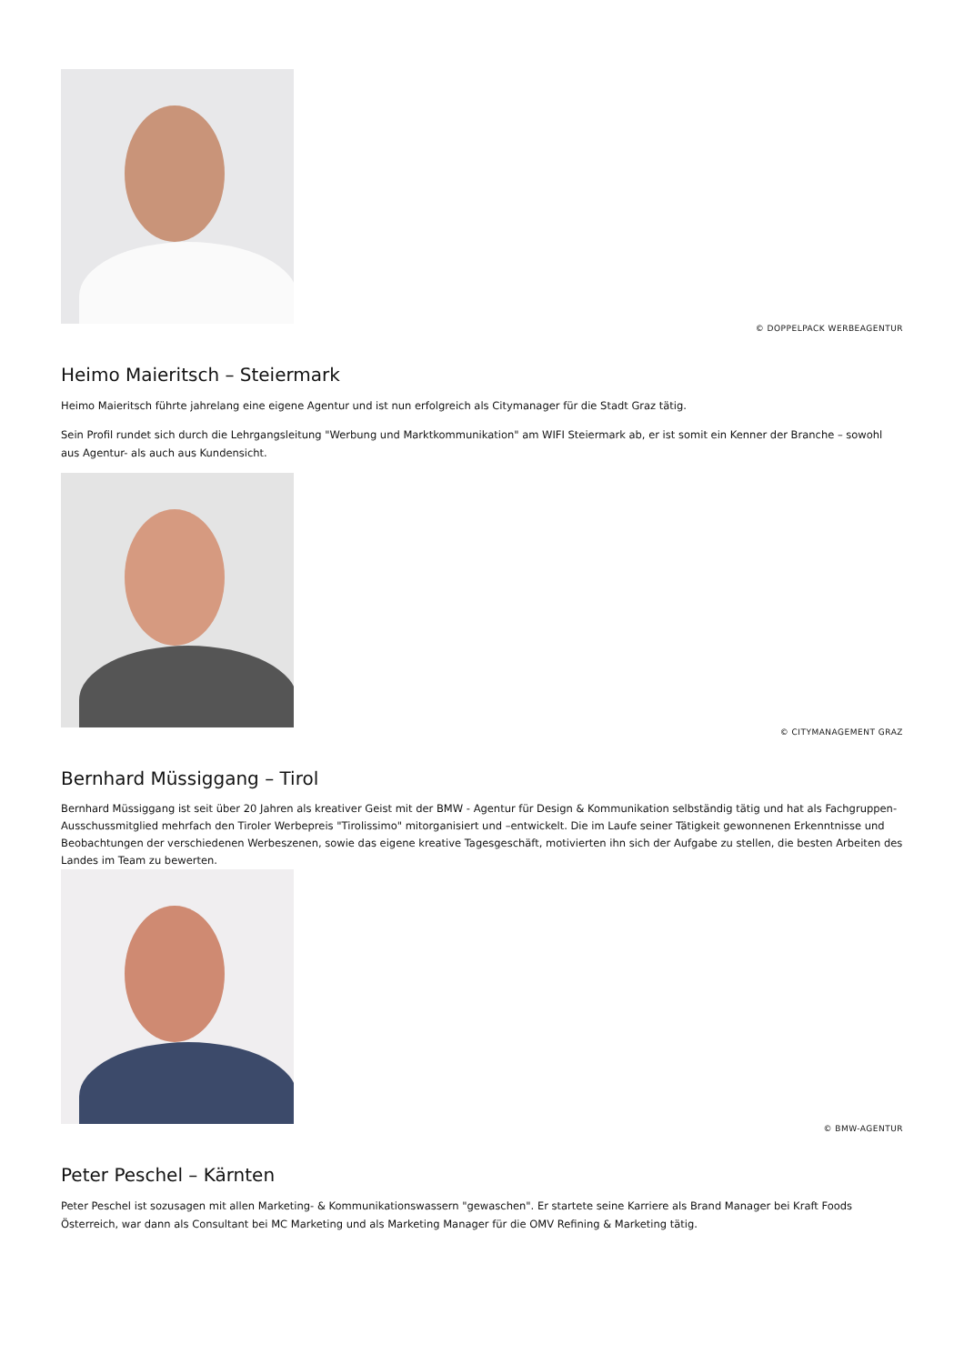© DOPPELPACK WERBEAGENTUR
Heimo Maieritsch – Steiermark
Heimo Maieritsch führte jahrelang eine eigene Agentur und ist nun erfolgreich als Citymanager für die Stadt Graz tätig.
Sein Profil rundet sich durch die Lehrgangsleitung "Werbung und Marktkommunikation" am WIFI Steiermark ab, er ist somit ein Kenner der Branche – sowohl aus Agentur- als auch aus Kundensicht.
© CITYMANAGEMENT GRAZ
Bernhard Müssiggang – Tirol
Bernhard Müssiggang ist seit über 20 Jahren als kreativer Geist mit der BMW - Agentur für Design & Kommunikation selbständig tätig und hat als Fachgruppen-Ausschussmitglied mehrfach den Tiroler Werbepreis "Tirolissimo" mitorganisiert und –entwickelt. Die im Laufe seiner Tätigkeit gewonnenen Erkenntnisse und Beobachtungen der verschiedenen Werbeszenen, sowie das eigene kreative Tagesgeschäft, motivierten ihn sich der Aufgabe zu stellen, die besten Arbeiten des Landes im Team zu bewerten.
© BMW-AGENTUR
Peter Peschel – Kärnten
Peter Peschel ist sozusagen mit allen Marketing- & Kommunikationswassern "gewaschen". Er startete seine Karriere als Brand Manager bei Kraft Foods Österreich, war dann als Consultant bei MC Marketing und als Marketing Manager für die OMV Refining & Marketing tätig.